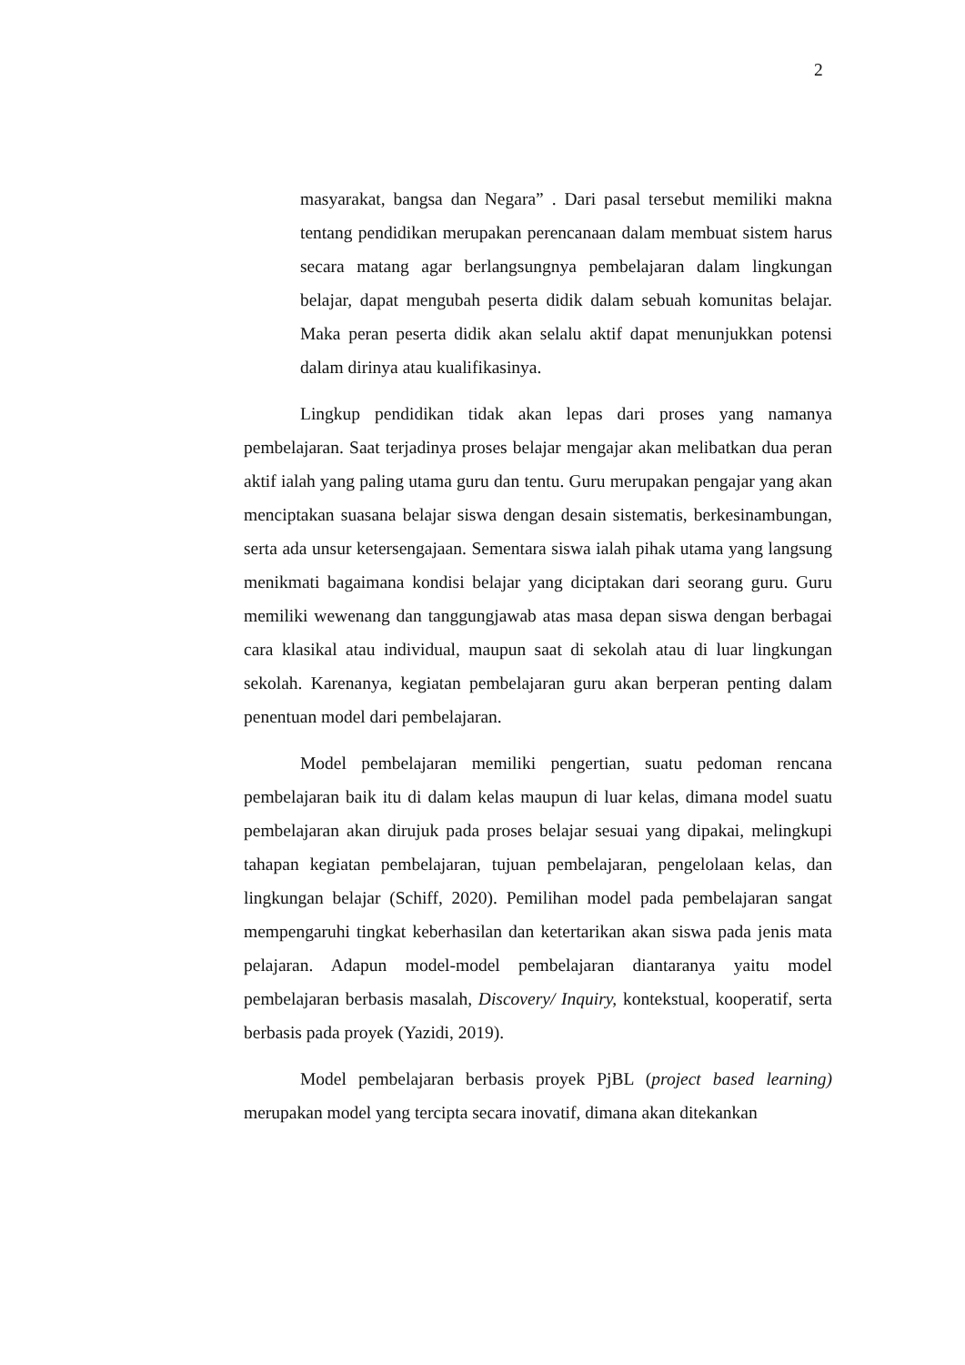2
masyarakat, bangsa dan Negara” . Dari pasal tersebut memiliki makna tentang pendidikan merupakan perencanaan dalam membuat sistem harus secara matang agar berlangsungnya pembelajaran dalam lingkungan belajar, dapat mengubah peserta didik dalam sebuah komunitas belajar. Maka peran peserta didik akan selalu aktif dapat menunjukkan potensi dalam dirinya atau kualifikasinya.
Lingkup pendidikan tidak akan lepas dari proses yang namanya pembelajaran. Saat terjadinya proses belajar mengajar akan melibatkan dua peran aktif ialah yang paling utama guru dan tentu. Guru merupakan pengajar yang akan menciptakan suasana belajar siswa dengan desain sistematis, berkesinambungan, serta ada unsur ketersengajaan. Sementara siswa ialah pihak utama yang langsung menikmati bagaimana kondisi belajar yang diciptakan dari seorang guru. Guru memiliki wewenang dan tanggungjawab atas masa depan siswa dengan berbagai cara klasikal atau individual, maupun saat di sekolah atau di luar lingkungan sekolah. Karenanya, kegiatan pembelajaran guru akan berperan penting dalam penentuan model dari pembelajaran.
Model pembelajaran memiliki pengertian, suatu pedoman rencana pembelajaran baik itu di dalam kelas maupun di luar kelas, dimana model suatu pembelajaran akan dirujuk pada proses belajar sesuai yang dipakai, melingkupi tahapan kegiatan pembelajaran, tujuan pembelajaran, pengelolaan kelas, dan lingkungan belajar (Schiff, 2020). Pemilihan model pada pembelajaran sangat mempengaruhi tingkat keberhasilan dan ketertarikan akan siswa pada jenis mata pelajaran. Adapun model-model pembelajaran diantaranya yaitu model pembelajaran berbasis masalah, Discovery/ Inquiry, kontekstual, kooperatif, serta berbasis pada proyek (Yazidi, 2019).
Model pembelajaran berbasis proyek PjBL (project based learning) merupakan model yang tercipta secara inovatif, dimana akan ditekankan